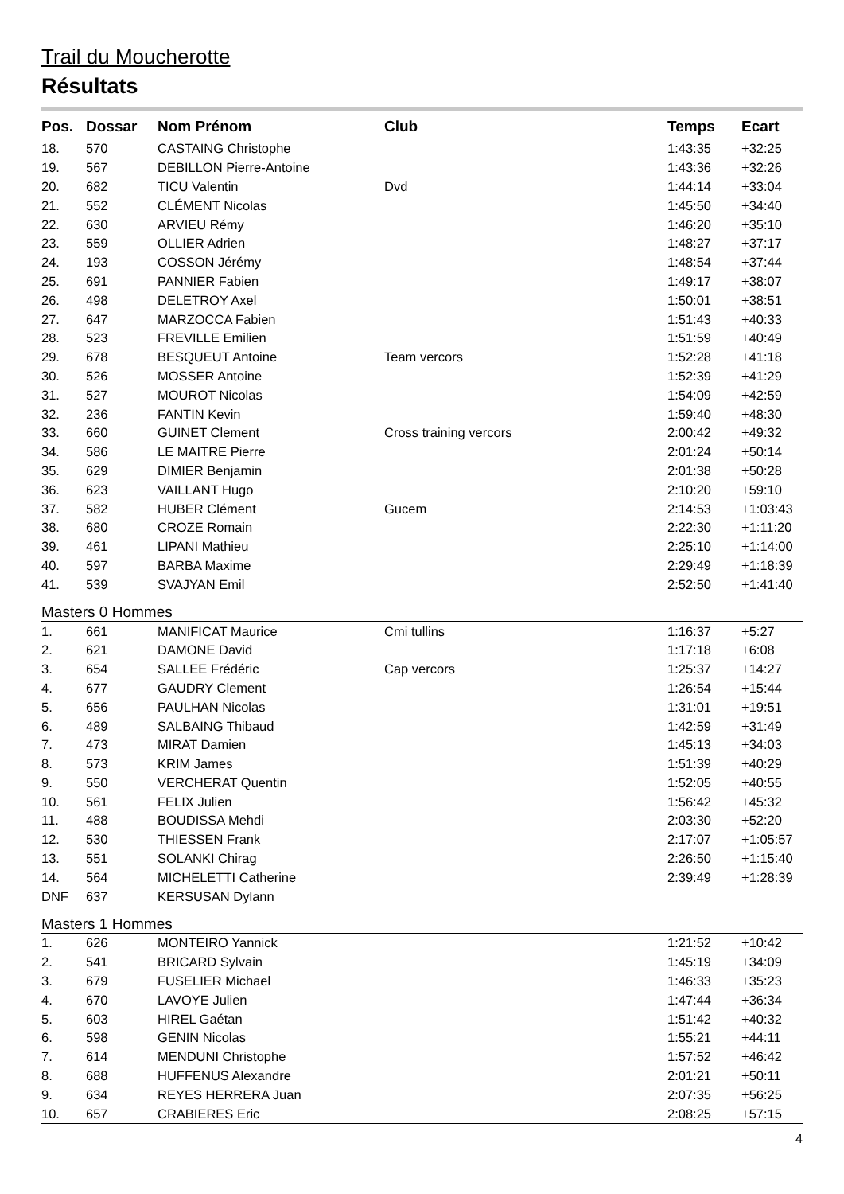Trail du Moucherotte
Résultats
| Pos. | Dossar | Nom Prénom | Club | Temps | Ecart |
| --- | --- | --- | --- | --- | --- |
| 18. | 570 | CASTAING Christophe | | 1:43:35 | +32:25 |
| 19. | 567 | DEBILLON Pierre-Antoine | | 1:43:36 | +32:26 |
| 20. | 682 | TICU Valentin | Dvd | 1:44:14 | +33:04 |
| 21. | 552 | CLÉMENT Nicolas | | 1:45:50 | +34:40 |
| 22. | 630 | ARVIEU Rémy | | 1:46:20 | +35:10 |
| 23. | 559 | OLLIER Adrien | | 1:48:27 | +37:17 |
| 24. | 193 | COSSON Jérémy | | 1:48:54 | +37:44 |
| 25. | 691 | PANNIER Fabien | | 1:49:17 | +38:07 |
| 26. | 498 | DELETROY Axel | | 1:50:01 | +38:51 |
| 27. | 647 | MARZOCCA Fabien | | 1:51:43 | +40:33 |
| 28. | 523 | FREVILLE Emilien | | 1:51:59 | +40:49 |
| 29. | 678 | BESQUEUT Antoine | Team vercors | 1:52:28 | +41:18 |
| 30. | 526 | MOSSER Antoine | | 1:52:39 | +41:29 |
| 31. | 527 | MOUROT Nicolas | | 1:54:09 | +42:59 |
| 32. | 236 | FANTIN Kevin | | 1:59:40 | +48:30 |
| 33. | 660 | GUINET Clement | Cross training vercors | 2:00:42 | +49:32 |
| 34. | 586 | LE MAITRE Pierre | | 2:01:24 | +50:14 |
| 35. | 629 | DIMIER Benjamin | | 2:01:38 | +50:28 |
| 36. | 623 | VAILLANT Hugo | | 2:10:20 | +59:10 |
| 37. | 582 | HUBER Clément | Gucem | 2:14:53 | +1:03:43 |
| 38. | 680 | CROZE Romain | | 2:22:30 | +1:11:20 |
| 39. | 461 | LIPANI Mathieu | | 2:25:10 | +1:14:00 |
| 40. | 597 | BARBA Maxime | | 2:29:49 | +1:18:39 |
| 41. | 539 | SVAJYAN Emil | | 2:52:50 | +1:41:40 |
| Masters 0 Hommes | | | | | |
| 1. | 661 | MANIFICAT Maurice | Cmi tullins | 1:16:37 | +5:27 |
| 2. | 621 | DAMONE David | | 1:17:18 | +6:08 |
| 3. | 654 | SALLEE Frédéric | Cap vercors | 1:25:37 | +14:27 |
| 4. | 677 | GAUDRY Clement | | 1:26:54 | +15:44 |
| 5. | 656 | PAULHAN Nicolas | | 1:31:01 | +19:51 |
| 6. | 489 | SALBAING Thibaud | | 1:42:59 | +31:49 |
| 7. | 473 | MIRAT Damien | | 1:45:13 | +34:03 |
| 8. | 573 | KRIM James | | 1:51:39 | +40:29 |
| 9. | 550 | VERCHERAT Quentin | | 1:52:05 | +40:55 |
| 10. | 561 | FELIX Julien | | 1:56:42 | +45:32 |
| 11. | 488 | BOUDISSA Mehdi | | 2:03:30 | +52:20 |
| 12. | 530 | THIESSEN Frank | | 2:17:07 | +1:05:57 |
| 13. | 551 | SOLANKI Chirag | | 2:26:50 | +1:15:40 |
| 14. | 564 | MICHELETTI Catherine | | 2:39:49 | +1:28:39 |
| DNF | 637 | KERSUSAN Dylann | | | |
| Masters 1 Hommes | | | | | |
| 1. | 626 | MONTEIRO Yannick | | 1:21:52 | +10:42 |
| 2. | 541 | BRICARD Sylvain | | 1:45:19 | +34:09 |
| 3. | 679 | FUSELIER Michael | | 1:46:33 | +35:23 |
| 4. | 670 | LAVOYE Julien | | 1:47:44 | +36:34 |
| 5. | 603 | HIREL Gaétan | | 1:51:42 | +40:32 |
| 6. | 598 | GENIN Nicolas | | 1:55:21 | +44:11 |
| 7. | 614 | MENDUNI Christophe | | 1:57:52 | +46:42 |
| 8. | 688 | HUFFENUS Alexandre | | 2:01:21 | +50:11 |
| 9. | 634 | REYES HERRERA Juan | | 2:07:35 | +56:25 |
| 10. | 657 | CRABIERES Eric | | 2:08:25 | +57:15 |
4